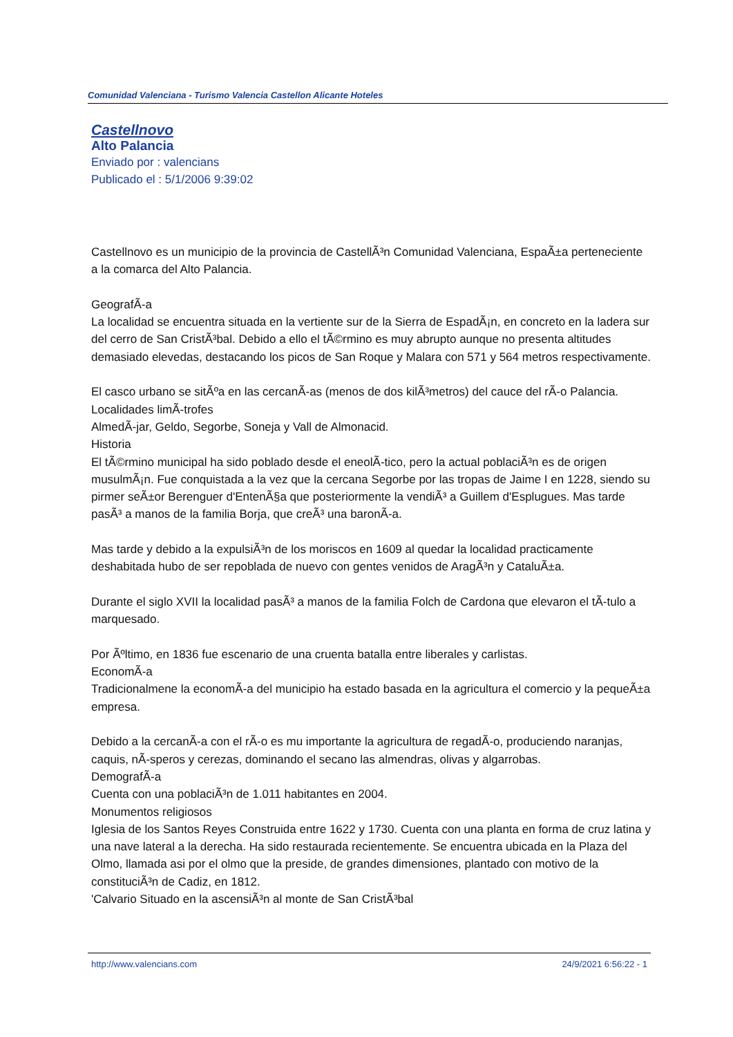Comunidad Valenciana - Turismo Valencia Castellon Alicante Hoteles
Castellnovo
Alto Palancia
Enviado por : valencians
Publicado el : 5/1/2006 9:39:02
Castellnovo es un municipio de la provincia de CastellÃ³n Comunidad Valenciana, EspaÃ±a perteneciente a la comarca del Alto Palancia.
GeografÃ-a
La localidad se encuentra situada en la vertiente sur de la Sierra de EspadÃ¡n, en concreto en la ladera sur del cerro de San CristÃ³bal. Debido a ello el tÃ©rmino es muy abrupto aunque no presenta altitudes demasiado elevedas, destacando los picos de San Roque y Malara con 571 y 564 metros respectivamente.
El casco urbano se sitÃºa en las cercanÃ-as (menos de dos kilÃ³metros) del cauce del rÃ-o Palancia.
Localidades limÃ-trofes
AlmedÃ-jar, Geldo, Segorbe, Soneja y Vall de Almonacid.
Historia
El tÃ©rmino municipal ha sido poblado desde el eneolÃ-tico, pero la actual poblaciÃ³n es de origen musulmÃ¡n. Fue conquistada a la vez que la cercana Segorbe por las tropas de Jaime I en 1228, siendo su pirmer seÃ±or Berenguer d'EntenÃ§a que posteriormente la vendiÃ³ a Guillem d'Esplugues. Mas tarde pasÃ³ a manos de la familia Borja, que creÃ³ una baronÃ-a.
Mas tarde y debido a la expulsiÃ³n de los moriscos en 1609 al quedar la localidad practicamente deshabitada hubo de ser repoblada de nuevo con gentes venidos de AragÃ³n y CataluÃ±a.
Durante el siglo XVII la localidad pasÃ³ a manos de la familia Folch de Cardona que elevaron el tÃ-tulo a marquesado.
Por Ãºltimo, en 1836 fue escenario de una cruenta batalla entre liberales y carlistas.
EconomÃ-a
Tradicionalmene la economÃ-a del municipio ha estado basada en la agricultura el comercio y la pequeÃ±a empresa.
Debido a la cercanÃ-a con el rÃ-o es mu importante la agricultura de regadÃ-o, produciendo naranjas, caquis, nÃ-speros y cerezas, dominando el secano las almendras, olivas y algarrobas.
DemografÃ-a
Cuenta con una poblaciÃ³n de 1.011 habitantes en 2004.
Monumentos religiosos
Iglesia de los Santos Reyes Construida entre 1622 y 1730. Cuenta con una planta en forma de cruz latina y una nave lateral a la derecha. Ha sido restaurada recientemente. Se encuentra ubicada en la Plaza del Olmo, llamada asi por el olmo que la preside, de grandes dimensiones, plantado con motivo de la constituciÃ³n de Cadiz, en 1812.
'Calvario Situado en la ascensiÃ³n al monte de San CristÃ³bal
http://www.valencians.com 24/9/2021 6:56:22 - 1